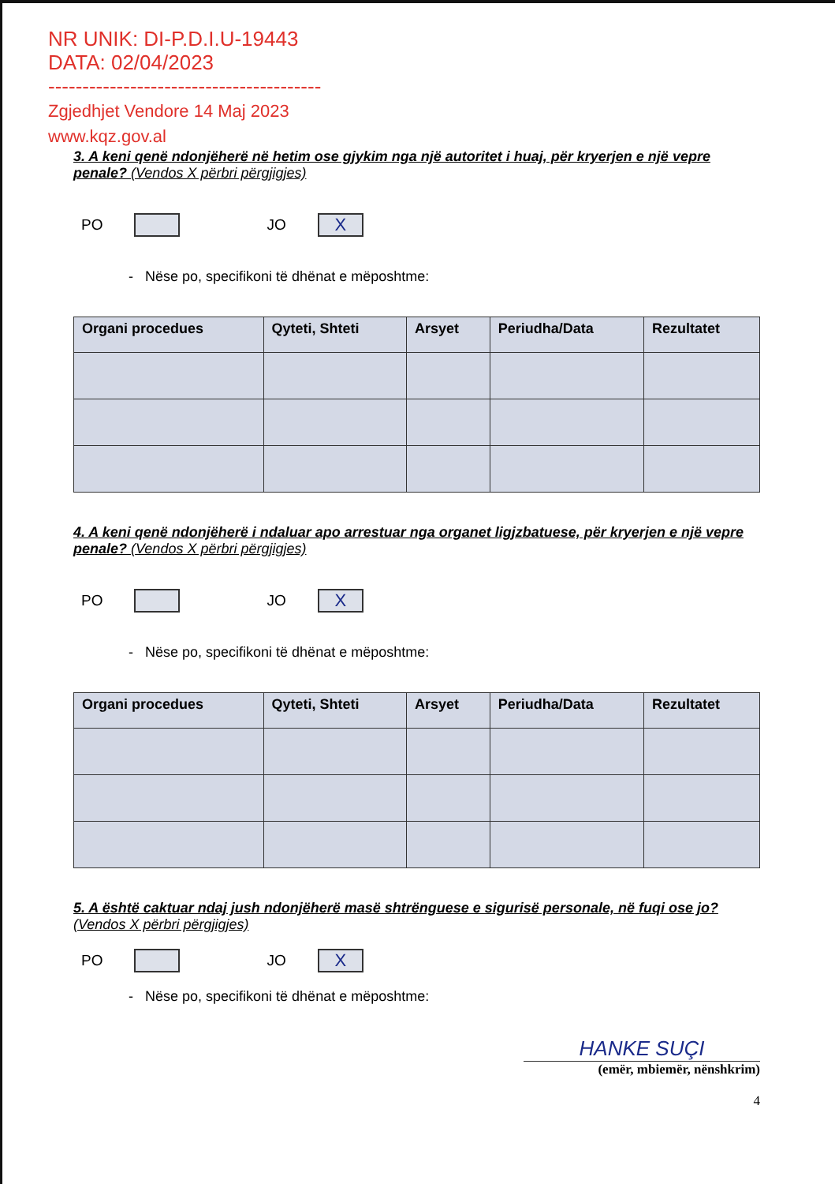NR UNIK: DI-P.D.I.U-19443
DATA: 02/04/2023
----------------------------------------
Zgjedhjet Vendore 14 Maj 2023
www.kqz.gov.al
3. A keni qenë ndonjëherë në hetim ose gjykim nga një autoritet i huaj, për kryerjen e një vepre penale? (Vendos X përbri përgjigjes)
PO
JO
X
- Nëse po, specifikoni të dhënat e mëposhtme:
| Organi procedues | Qyteti, Shteti | Arsyet | Periudha/Data | Rezultatet |
| --- | --- | --- | --- | --- |
4. A keni qenë ndonjëherë i ndaluar apo arrestuar nga organet ligjzbatuese, për kryerjen e një vepre penale? (Vendos X përbri përgjigjes)
PO
JO
X
- Nëse po, specifikoni të dhënat e mëposhtme:
| Organi procedues | Qyteti, Shteti | Arsyet | Periudha/Data | Rezultatet |
| --- | --- | --- | --- | --- |
5. A është caktuar ndaj jush ndonjëherë masë shtrënguese e sigurisë personale, në fuqi ose jo? (Vendos X përbri përgjigjes)
PO
JO
X
- Nëse po, specifikoni të dhënat e mëposhtme:
HANKE SUÇI
(emër, mbiemër, nënshkrim)
4